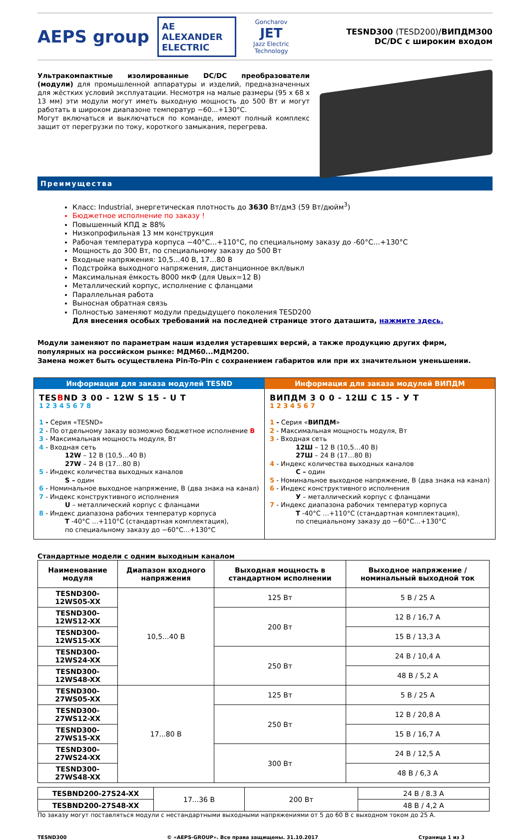AEPS group
AE ALEXANDER ELECTRIC
Goncharov
JET
Jazz Electric Technology
TESND300 (TESD200)/ВИПДМ300
DC/DC с широким входом
Ультракомпактные изолированные DC/DC преобразователи (модули) для промышленной аппаратуры и изделий, предназначенных для жёстких условий эксплуатации. Несмотря на малые размеры (95 x 68 x 13 мм) эти модули могут иметь выходную мощность до 500 Вт и могут работать в широком диапазоне температур −60...+130°С.
Могут включаться и выключаться по команде, имеют полный комплекс защит от перегрузки по току, короткого замыкания, перегрева.
Преимущества
Класс: Industrial, энергетическая плотность до 3630 Вт/дм3 (59 Вт/дюйм<sup>3</sup>)
Бюджетное исполнение по заказу !
Повышенный КПД ≥ 88%
Низкопрофильная 13 мм конструкция
Рабочая температура корпуса −40°С…+110°С, по специальному заказу до -60°С…+130°С
Мощность до 300 Вт, по специальному заказу до 500 Вт
Входные напряжения: 10,5…40 В, 17…80 В
Подстройка выходного напряжения, дистанционное вкл/выкл
Максимальная ёмкость 8000 мкФ (для Uвых=12 В)
Металлический корпус, исполнение с фланцами
Параллельная работа
Выносная обратная связь
Полностью заменяют модули предыдущего поколения TESD200
Для внесения особых требований на последней странице этого даташита, нажмите здесь.
Модули заменяют по параметрам наши изделия устаревших версий, а также продукцию других фирм, популярных на российском рынке: МДМ60...МДМ200.
Замена может быть осуществлена Pin-To-Pin с сохранением габаритов или при их значительном уменьшении.
| Информация для заказа модулей TESND | Информация для заказа модулей ВИПДМ |
| --- | --- |
| TES B ND 3 00 - 12W S 15 - U T 1 2 3 4 5 6 7 8 1 - Серия «TESND» 2 - По отдельному заказу возможно бюджетное исполнение B 3 - Максимальная мощность модуля, Вт 4 - Входная сеть 12W – 12 В (10,5…40 В) 27W – 24 В (17…80 В) 5 - Индекс количества выходных каналов S – один 6 - Номинальное выходное напряжение, В (два знака на канал) 7 - Индекс конструктивного исполнения U – металлический корпус с фланцами 8 - Индекс диапазона рабочих температур корпуса T -40°С …+110°С (стандартная комплектация), по специальному заказу до −60°С…+130°С | ВИПДМ 3 0 0 - 12Ш С 15 - У Т 1 2 3 4 5 6 7 1 - Серия « ВИПДМ » 2 - Максимальная мощность модуля, Вт 3 - Входная сеть 12Ш – 12 В (10,5…40 В) 27Ш – 24 В (17…80 В) 4 - Индекс количества выходных каналов С – один 5 - Номинальное выходное напряжение, В (два знака на канал) 6 - Индекс конструктивного исполнения У – металлический корпус с фланцами 7 - Индекс диапазона рабочих температур корпуса Т -40°С …+110°С (стандартная комплектация), по специальному заказу до −60°С…+130°С |
Стандартные модели с одним выходным каналом
| Наименование модуля | Диапазон входного напряжения | Выходная мощность в стандартном исполнении | Выходное напряжение / номинальный выходной ток |
| --- | --- | --- | --- |
| TESND300-12WS05-XX | 10,5...40 В | 125 Вт | 5 В / 25 А |
| TESND300-12WS12-XX | | 200 Вт | 12 В / 16,7 А |
| TESND300-12WS15-XX | | | 15 В / 13,3 А |
| TESND300-12WS24-XX | | 250 Вт | 24 В / 10,4 А |
| TESND300-12WS48-XX | | | 48 В / 5,2 А |
| TESND300-27WS05-XX | 17...80 В | 125 Вт | 5 В / 25 А |
| TESND300-27WS12-XX | | 250 Вт | 12 В / 20,8 А |
| TESND300-27WS15-XX | | | 15 В / 16,7 А |
| TESND300-27WS24-XX | | 300 Вт | 24 В / 12,5 А |
| TESND300-27WS48-XX | | | 48 В / 6,3 А |
| TESBND200-27S24-XX | 17...36 В | 200 Вт | 24 В / 8.3 А |
| TESBND200-27S48-XX | | | 48 В / 4,2 А |
По заказу могут поставляться модули с нестандартными выходными напряжениями от 5 до 60 В с выходном током до 25 А.
TESND300 © «AEPS-GROUP». Все права защищены. 31.10.2017 Страница 1 из 3